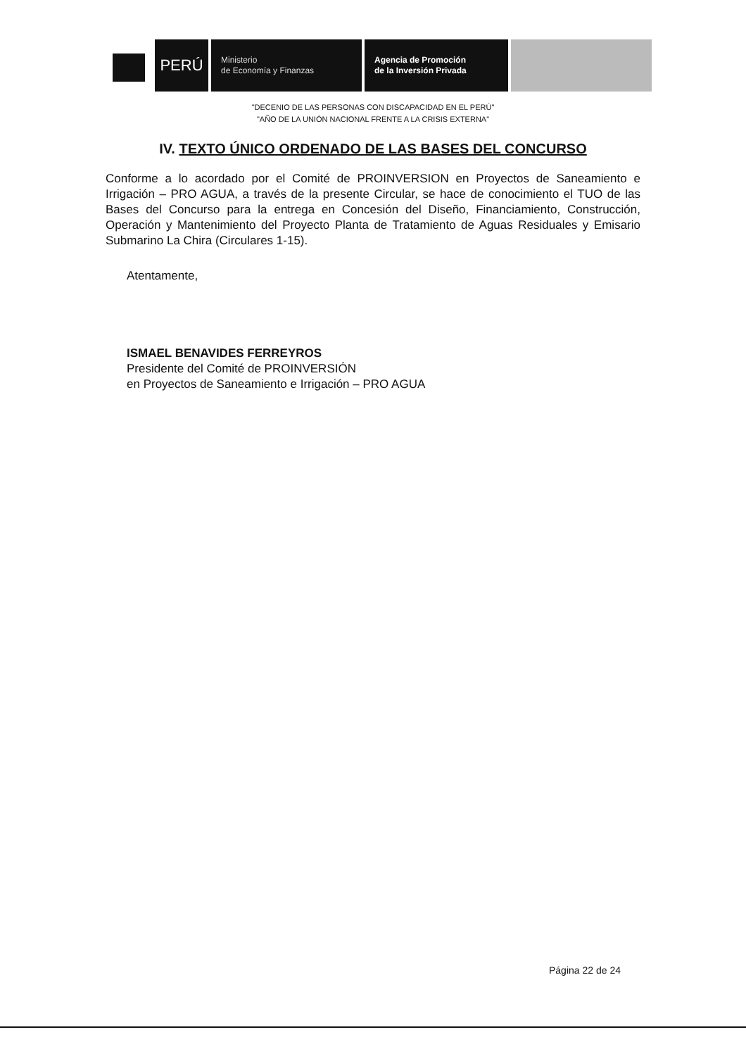PERÚ
Ministerio
de Economía y Finanzas
Agencia de Promoción
de la Inversión Privada
"DECENIO DE LAS PERSONAS CON DISCAPACIDAD EN EL PERÚ"
"AÑO DE LA UNIÓN NACIONAL FRENTE A LA CRISIS EXTERNA"
IV. TEXTO ÚNICO ORDENADO DE LAS BASES DEL CONCURSO
Conforme a lo acordado por el Comité de PROINVERSION en Proyectos de Saneamiento e Irrigación – PRO AGUA, a través de la presente Circular, se hace de conocimiento el TUO de las Bases del Concurso para la entrega en Concesión del Diseño, Financiamiento, Construcción, Operación y Mantenimiento del Proyecto Planta de Tratamiento de Aguas Residuales y Emisario Submarino La Chira (Circulares 1-15).
Atentamente,
ISMAEL BENAVIDES FERREYROS
Presidente del Comité de PROINVERSIÓN
en Proyectos de Saneamiento e Irrigación – PRO AGUA
Página 22 de 24